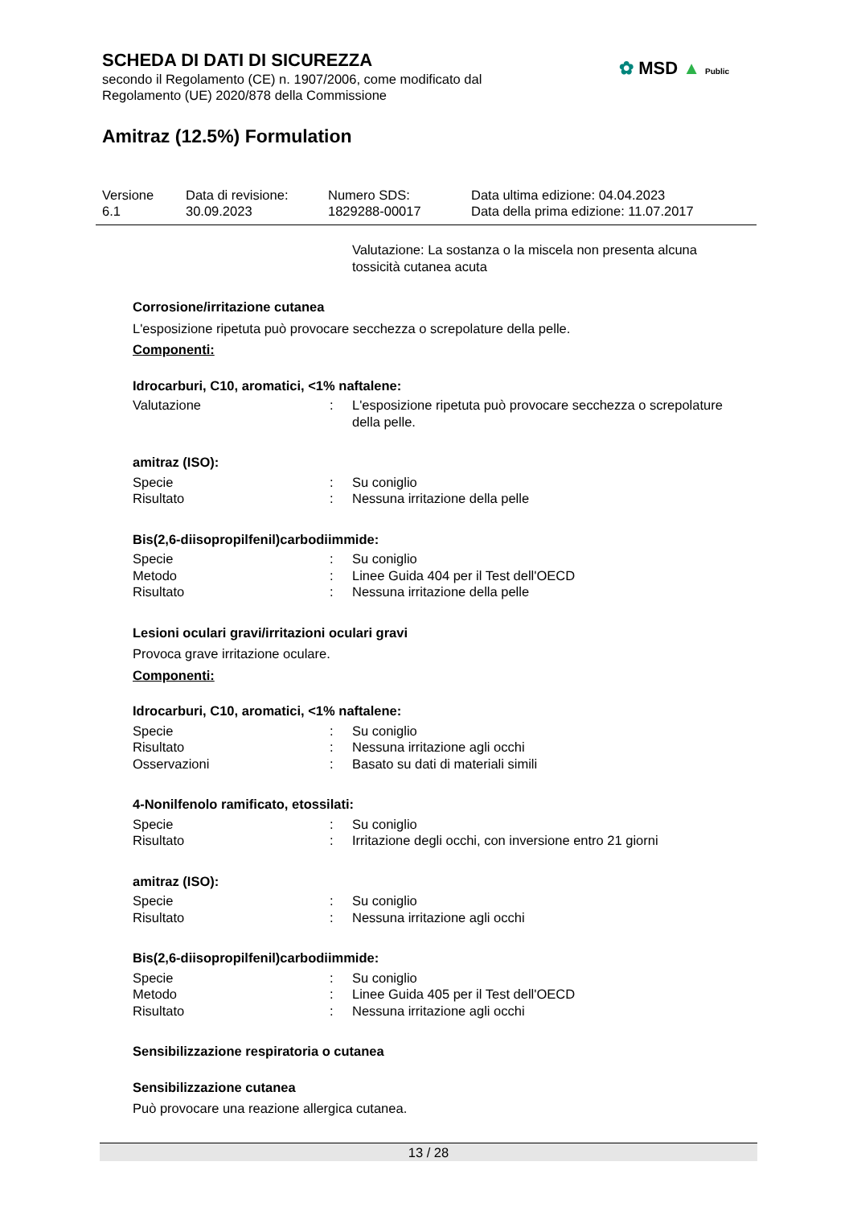SCHEDA DI DATI DI SICUREZZA
secondo il Regolamento (CE) n. 1907/2006, come modificato dal
Regolamento (UE) 2020/878 della Commissione
Amitraz (12.5%) Formulation
✿ MSD ▲ Public
| Versione 6.1 | Data di revisione: 30.09.2023 | Numero SDS: 1829288-00017 | Data ultima edizione: 04.04.2023 Data della prima edizione: 11.07.2017 |
Valutazione: La sostanza o la miscela non presenta alcuna tossicità cutanea acuta
Corrosione/irritazione cutanea
L'esposizione ripetuta può provocare secchezza o screpolature della pelle.
Componenti:
Idrocarburi, C10, aromatici, <1% naftalene:
| Valutazione | : | L'esposizione ripetuta può provocare secchezza o screpolature della pelle. |
amitraz (ISO):
| Specie | : | Su coniglio |
| Risultato | : | Nessuna irritazione della pelle |
Bis(2,6-diisopropilfenil)carbodiimmide:
| Specie | : | Su coniglio |
| Metodo | : | Linee Guida 404 per il Test dell'OECD |
| Risultato | : | Nessuna irritazione della pelle |
Lesioni oculari gravi/irritazioni oculari gravi
Provoca grave irritazione oculare.
Componenti:
Idrocarburi, C10, aromatici, <1% naftalene:
| Specie | : | Su coniglio |
| Risultato | : | Nessuna irritazione agli occhi |
| Osservazioni | : | Basato su dati di materiali simili |
4-Nonilfenolo ramificato, etossilati:
| Specie | : | Su coniglio |
| Risultato | : | Irritazione degli occhi, con inversione entro 21 giorni |
amitraz (ISO):
| Specie | : | Su coniglio |
| Risultato | : | Nessuna irritazione agli occhi |
Bis(2,6-diisopropilfenil)carbodiimmide:
| Specie | : | Su coniglio |
| Metodo | : | Linee Guida 405 per il Test dell'OECD |
| Risultato | : | Nessuna irritazione agli occhi |
Sensibilizzazione respiratoria o cutanea
Sensibilizzazione cutanea
Può provocare una reazione allergica cutanea.
13 / 28